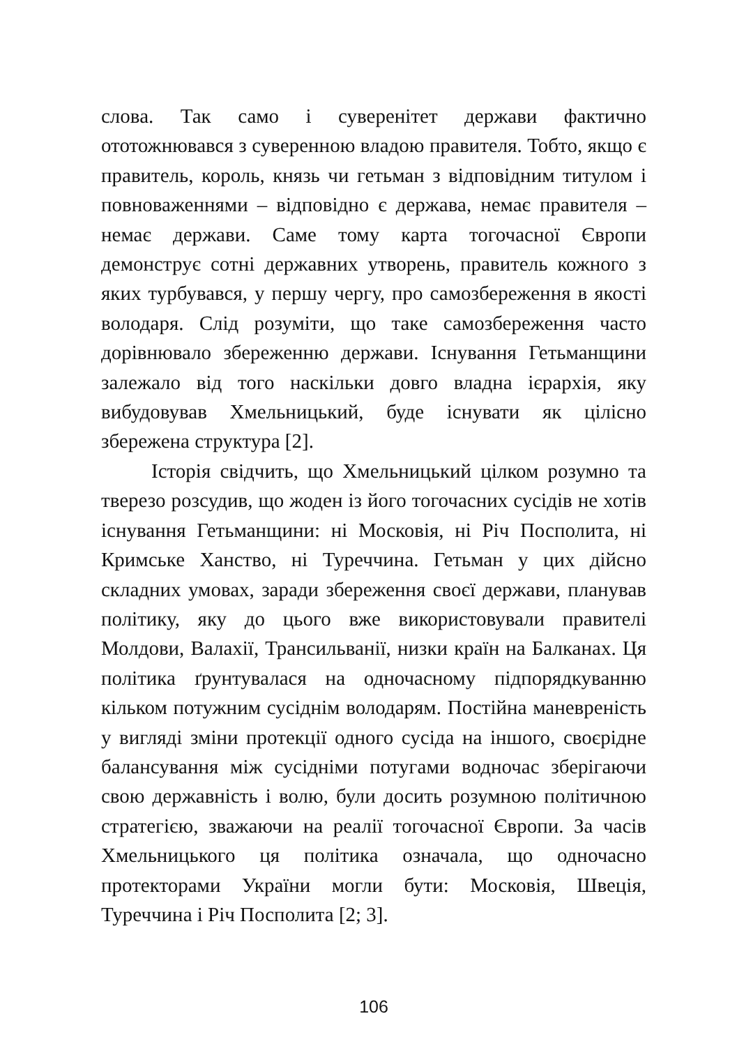слова. Так само і суверенітет держави фактично ототожнювався з суверенною владою правителя. Тобто, якщо є правитель, король, князь чи гетьман з відповідним титулом і повноваженнями – відповідно є держава, немає правителя – немає держави. Саме тому карта тогочасної Європи демонструє сотні державних утворень, правитель кожного з яких турбувався, у першу чергу, про самозбереження в якості володаря. Слід розуміти, що таке самозбереження часто дорівнювало збереженню держави. Існування Гетьманщини залежало від того наскільки довго владна ієрархія, яку вибудовував Хмельницький, буде існувати як цілісно збережена структура [2].
Історія свідчить, що Хмельницький цілком розумно та тверезо розсудив, що жоден із його тогочасних сусідів не хотів існування Гетьманщини: ні Московія, ні Річ Посполита, ні Кримське Ханство, ні Туреччина. Гетьман у цих дійсно складних умовах, заради збереження своєї держави, планував політику, яку до цього вже використовували правителі Молдови, Валахії, Трансильванії, низки країн на Балканах. Ця політика ґрунтувалася на одночасному підпорядкуванню кільком потужним сусіднім володарям. Постійна маневреність у вигляді зміни протекції одного сусіда на іншого, своєрідне балансування між сусідніми потугами водночас зберігаючи свою державність і волю, були досить розумною політичною стратегією, зважаючи на реалії тогочасної Європи. За часів Хмельницького ця політика означала, що одночасно протекторами України могли бути: Московія, Швеція, Туреччина і Річ Посполита [2; 3].
106